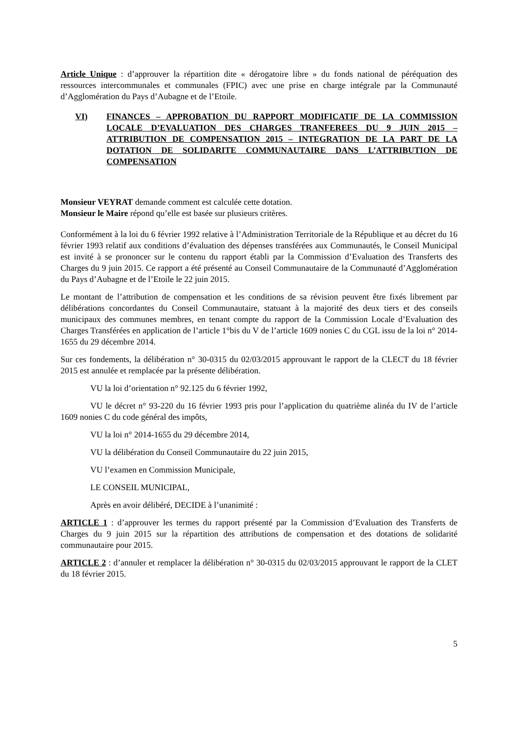Article Unique : d’approuver la répartition dite « dérogatoire libre » du fonds national de péréquation des ressources intercommunales et communales (FPIC) avec une prise en charge intégrale par la Communauté d’Agglomération du Pays d’Aubagne et de l’Etoile.
VI) FINANCES – APPROBATION DU RAPPORT MODIFICATIF DE LA COMMISSION LOCALE D’EVALUATION DES CHARGES TRANFEREES DU 9 JUIN 2015 – ATTRIBUTION DE COMPENSATION 2015 – INTEGRATION DE LA PART DE LA DOTATION DE SOLIDARITE COMMUNAUTAIRE DANS L’ATTRIBUTION DE COMPENSATION
Monsieur VEYRAT demande comment est calculée cette dotation.
Monsieur le Maire répond qu’elle est basée sur plusieurs critères.
Conformément à la loi du 6 février 1992 relative à l’Administration Territoriale de la République et au décret du 16 février 1993 relatif aux conditions d’évaluation des dépenses transférées aux Communautés, le Conseil Municipal est invité à se prononcer sur le contenu du rapport établi par la Commission d’Evaluation des Transferts des Charges du 9 juin 2015. Ce rapport a été présenté au Conseil Communautaire de la Communauté d’Agglomération du Pays d’Aubagne et de l’Etoile le 22 juin 2015.
Le montant de l’attribution de compensation et les conditions de sa révision peuvent être fixés librement par délibérations concordantes du Conseil Communautaire, statuant à la majorité des deux tiers et des conseils municipaux des communes membres, en tenant compte du rapport de la Commission Locale d’Evaluation des Charges Transférées en application de l’article 1°bis du V de l’article 1609 nonies C du CGL issu de la loi n° 2014-1655 du 29 décembre 2014.
Sur ces fondements, la délibération n° 30-0315 du 02/03/2015 approuvant le rapport de la CLECT du 18 février 2015 est annulée et remplacée par la présente délibération.
VU la loi d’orientation n° 92.125 du 6 février 1992,
VU le décret n° 93-220 du 16 février 1993 pris pour l’application du quatrième alinéa du IV de l’article 1609 nonies C du code général des impôts,
VU la loi n° 2014-1655 du 29 décembre 2014,
VU la délibération du Conseil Communautaire du 22 juin 2015,
VU l’examen en Commission Municipale,
LE CONSEIL MUNICIPAL,
Après en avoir délibéré, DECIDE à l’unanimité :
ARTICLE 1 : d’approuver les termes du rapport présenté par la Commission d’Evaluation des Transferts de Charges du 9 juin 2015 sur la répartition des attributions de compensation et des dotations de solidarité communautaire pour 2015.
ARTICLE 2 : d’annuler et remplacer la délibération n° 30-0315 du 02/03/2015 approuvant le rapport de la CLET du 18 février 2015.
5